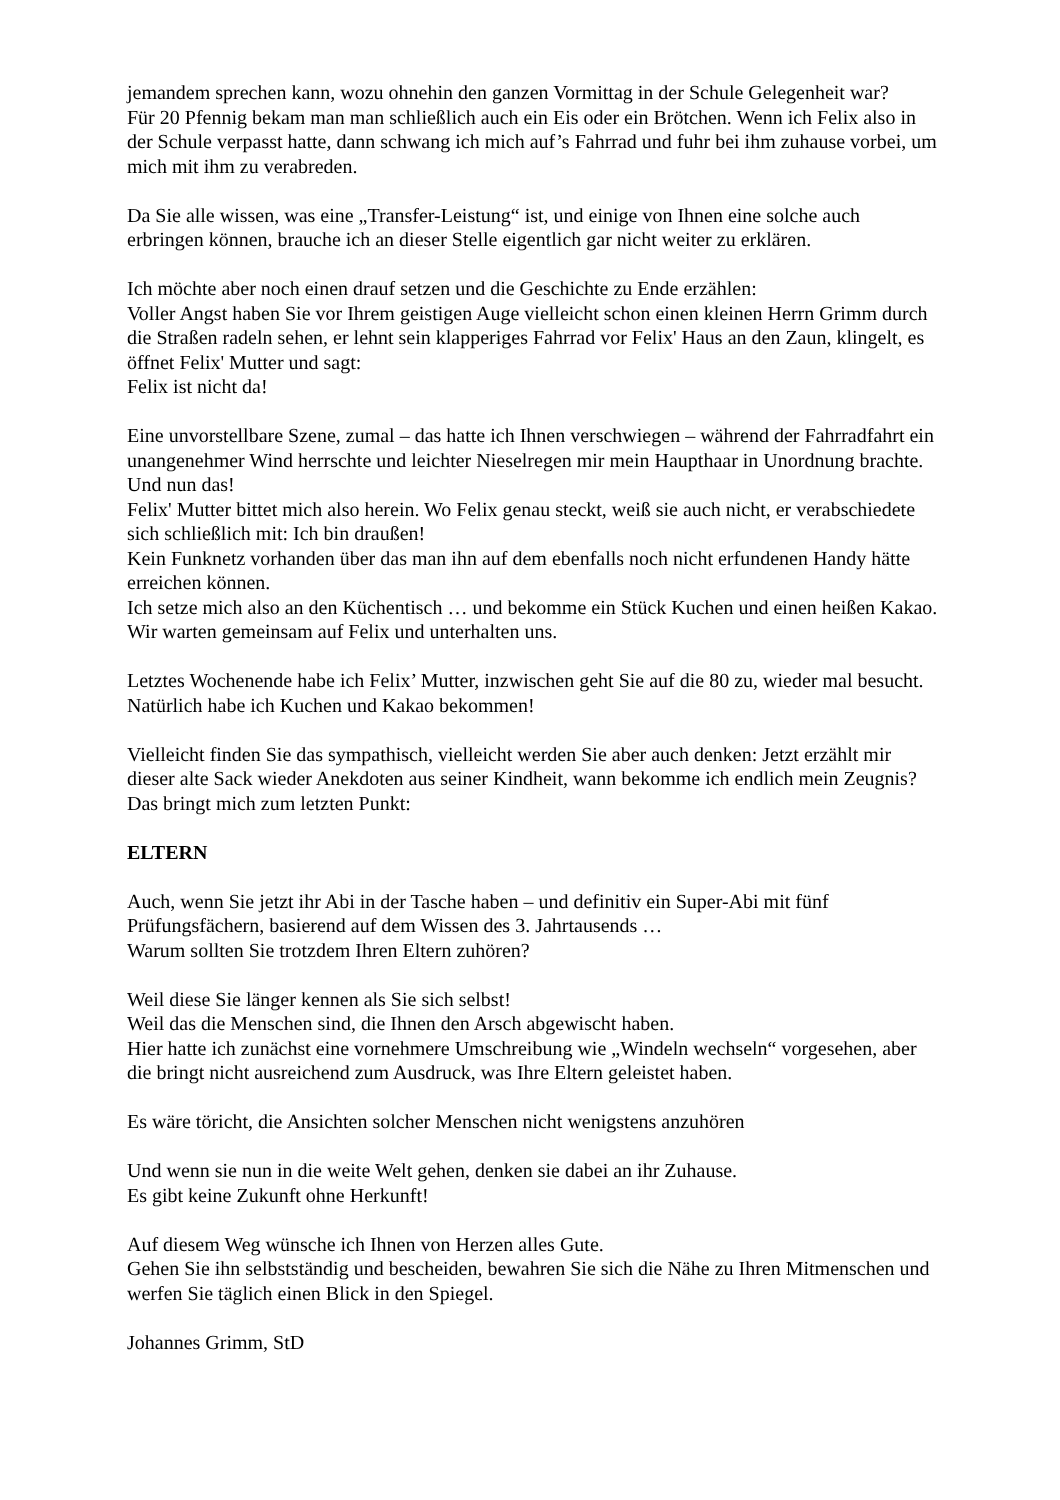jemandem sprechen kann, wozu ohnehin den ganzen Vormittag in der Schule Gelegenheit war?
Für 20 Pfennig bekam man man schließlich auch ein Eis oder ein Brötchen. Wenn ich Felix also in der Schule verpasst hatte, dann schwang ich mich auf’s Fahrrad und fuhr bei ihm zuhause vorbei, um mich mit ihm zu verabreden.
Da Sie alle wissen, was eine „Transfer-Leistung“ ist, und einige von Ihnen eine solche auch erbringen können, brauche ich an dieser Stelle eigentlich gar nicht weiter zu erklären.
Ich möchte aber noch einen drauf setzen und die Geschichte zu Ende erzählen:
Voller Angst haben Sie vor Ihrem geistigen Auge vielleicht schon einen kleinen Herrn Grimm durch die Straßen radeln sehen, er lehnt sein klapperiges Fahrrad vor Felix' Haus an den Zaun, klingelt, es öffnet Felix' Mutter und sagt:
Felix ist nicht da!
Eine unvorstellbare Szene, zumal – das hatte ich Ihnen verschwiegen – während der Fahrradfahrt ein unangenehmer Wind herrschte und leichter Nieselregen mir mein Haupthaar in Unordnung brachte. Und nun das!
Felix' Mutter bittet mich also herein. Wo Felix genau steckt, weiß sie auch nicht, er verabschiedete sich schließlich mit: Ich bin draußen!
Kein Funknetz vorhanden über das man ihn auf dem ebenfalls noch nicht erfundenen Handy hätte erreichen können.
Ich setze mich also an den Küchentisch … und bekomme ein Stück Kuchen und einen heißen Kakao. Wir warten gemeinsam auf Felix und unterhalten uns.
Letztes Wochenende habe ich Felix’ Mutter, inzwischen geht Sie auf die 80 zu, wieder mal besucht. Natürlich habe ich Kuchen und Kakao bekommen!
Vielleicht finden Sie das sympathisch, vielleicht werden Sie aber auch denken: Jetzt erzählt mir dieser alte Sack wieder Anekdoten aus seiner Kindheit, wann bekomme ich endlich mein Zeugnis?
Das bringt mich zum letzten Punkt:
ELTERN
Auch, wenn Sie jetzt ihr Abi in der Tasche haben – und definitiv ein Super-Abi mit fünf Prüfungsfächern, basierend auf dem Wissen des 3. Jahrtausends …
Warum sollten Sie trotzdem Ihren Eltern zuhören?
Weil diese Sie länger kennen als Sie sich selbst!
Weil das die Menschen sind, die Ihnen den Arsch abgewischt haben.
Hier hatte ich zunächst eine vornehmere Umschreibung wie „Windeln wechseln“ vorgesehen, aber die bringt nicht ausreichend zum Ausdruck, was Ihre Eltern geleistet haben.
Es wäre töricht, die Ansichten solcher Menschen nicht wenigstens anzuhören
Und wenn sie nun in die weite Welt gehen, denken sie dabei an ihr Zuhause.
Es gibt keine Zukunft ohne Herkunft!
Auf diesem Weg wünsche ich Ihnen von Herzen alles Gute.
Gehen Sie ihn selbstständig und bescheiden, bewahren Sie sich die Nähe zu Ihren Mitmenschen und werfen Sie täglich einen Blick in den Spiegel.
Johannes Grimm, StD